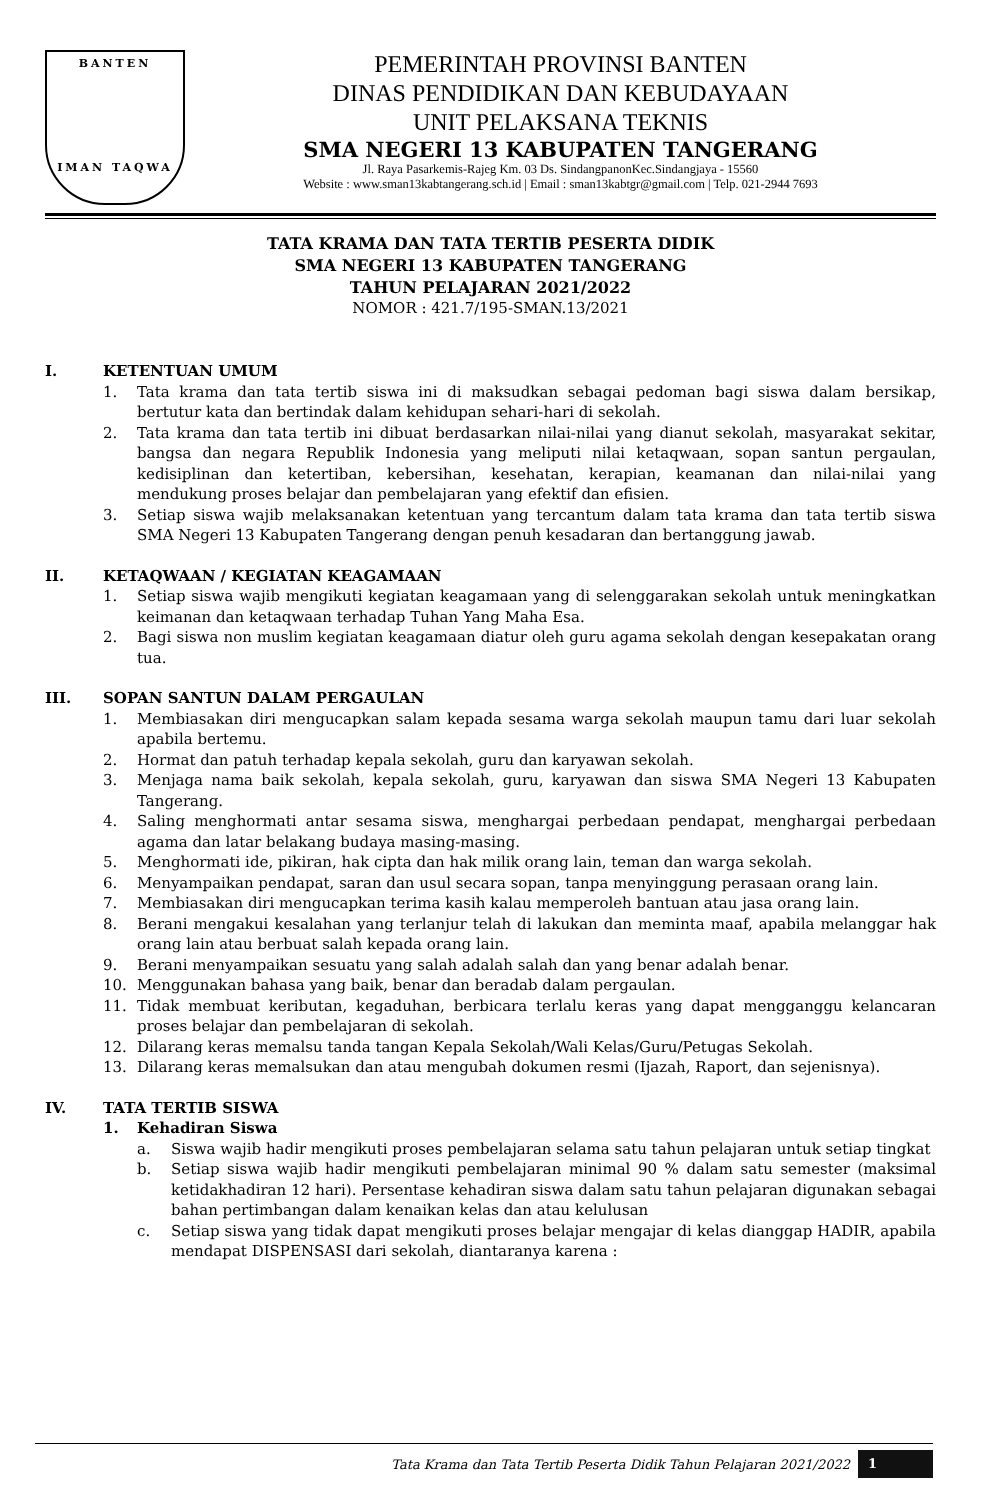BANTEN
IMAN TAQWA
PEMERINTAH PROVINSI BANTEN
DINAS PENDIDIKAN DAN KEBUDAYAAN
UNIT PELAKSANA TEKNIS
SMA NEGERI 13 KABUPATEN TANGERANG
Jl. Raya Pasarkemis-Rajeg Km. 03 Ds. SindangpanonKec.Sindangjaya - 15560
Website : www.sman13kabtangerang.sch.id | Email : sman13kabtgr@gmail.com | Telp. 021-2944 7693
TATA KRAMA DAN TATA TERTIB PESERTA DIDIK
SMA NEGERI 13 KABUPATEN TANGERANG
TAHUN PELAJARAN 2021/2022
NOMOR : 421.7/195-SMAN.13/2021
I. KETENTUAN UMUM
1. Tata krama dan tata tertib siswa ini di maksudkan sebagai pedoman bagi siswa dalam bersikap, bertutur kata dan bertindak dalam kehidupan sehari-hari di sekolah.
2. Tata krama dan tata tertib ini dibuat berdasarkan nilai-nilai yang dianut sekolah, masyarakat sekitar, bangsa dan negara Republik Indonesia yang meliputi nilai ketaqwaan, sopan santun pergaulan, kedisiplinan dan ketertiban, kebersihan, kesehatan, kerapian, keamanan dan nilai-nilai yang mendukung proses belajar dan pembelajaran yang efektif dan efisien.
3. Setiap siswa wajib melaksanakan ketentuan yang tercantum dalam tata krama dan tata tertib siswa SMA Negeri 13 Kabupaten Tangerang dengan penuh kesadaran dan bertanggung jawab.
II. KETAQWAAN / KEGIATAN KEAGAMAAN
1. Setiap siswa wajib mengikuti kegiatan keagamaan yang di selenggarakan sekolah untuk meningkatkan keimanan dan ketaqwaan terhadap Tuhan Yang Maha Esa.
2. Bagi siswa non muslim kegiatan keagamaan diatur oleh guru agama sekolah dengan kesepakatan orang tua.
III. SOPAN SANTUN DALAM PERGAULAN
1. Membiasakan diri mengucapkan salam kepada sesama warga sekolah maupun tamu dari luar sekolah apabila bertemu.
2. Hormat dan patuh terhadap kepala sekolah, guru dan karyawan sekolah.
3. Menjaga nama baik sekolah, kepala sekolah, guru, karyawan dan siswa SMA Negeri 13 Kabupaten Tangerang.
4. Saling menghormati antar sesama siswa, menghargai perbedaan pendapat, menghargai perbedaan agama dan latar belakang budaya masing-masing.
5. Menghormati ide, pikiran, hak cipta dan hak milik orang lain, teman dan warga sekolah.
6. Menyampaikan pendapat, saran dan usul secara sopan, tanpa menyinggung perasaan orang lain.
7. Membiasakan diri mengucapkan terima kasih kalau memperoleh bantuan atau jasa orang lain.
8. Berani mengakui kesalahan yang terlanjur telah di lakukan dan meminta maaf, apabila melanggar hak orang lain atau berbuat salah kepada orang lain.
9. Berani menyampaikan sesuatu yang salah adalah salah dan yang benar adalah benar.
10. Menggunakan bahasa yang baik, benar dan beradab dalam pergaulan.
11. Tidak membuat keributan, kegaduhan, berbicara terlalu keras yang dapat mengganggu kelancaran proses belajar dan pembelajaran di sekolah.
12. Dilarang keras memalsu tanda tangan Kepala Sekolah/Wali Kelas/Guru/Petugas Sekolah.
13. Dilarang keras memalsukan dan atau mengubah dokumen resmi (Ijazah, Raport, dan sejenisnya).
IV. TATA TERTIB SISWA
1. Kehadiran Siswa
a. Siswa wajib hadir mengikuti proses pembelajaran selama satu tahun pelajaran untuk setiap tingkat
b. Setiap siswa wajib hadir mengikuti pembelajaran minimal 90 % dalam satu semester (maksimal ketidakhadiran 12 hari). Persentase kehadiran siswa dalam satu tahun pelajaran digunakan sebagai bahan pertimbangan dalam kenaikan kelas dan atau kelulusan
c. Setiap siswa yang tidak dapat mengikuti proses belajar mengajar di kelas dianggap HADIR, apabila mendapat DISPENSASI dari sekolah, diantaranya karena :
Tata Krama dan Tata Tertib Peserta Didik Tahun Pelajaran 2021/2022 1